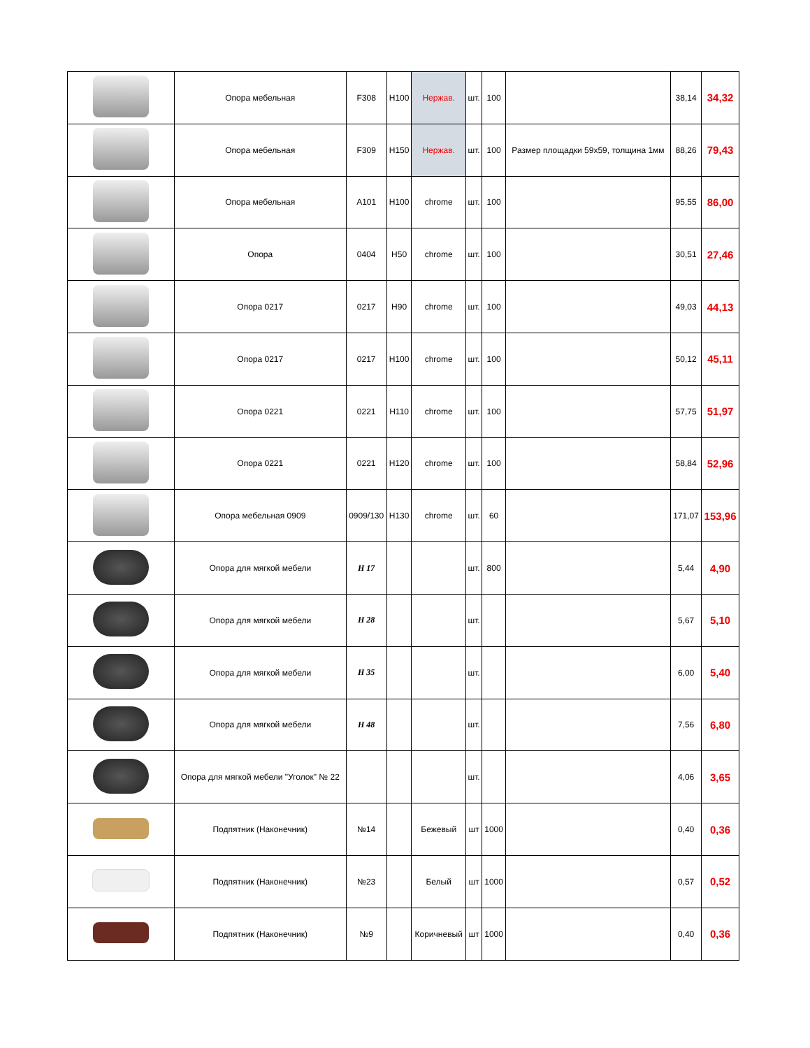| | Опора мебельная | F308 | H100 | Нержав. | шт. | 100 | | 38,14 | 34,32 |
| | Опора мебельная | F309 | H150 | Нержав. | шт. | 100 | Размер площадки 59x59, толщина 1мм | 88,26 | 79,43 |
| | Опора мебельная | A101 | H100 | chrome | шт. | 100 | | 95,55 | 86,00 |
| | Опора | 0404 | H50 | chrome | шт. | 100 | | 30,51 | 27,46 |
| | Опора 0217 | 0217 | H90 | chrome | шт. | 100 | | 49,03 | 44,13 |
| | Опора 0217 | 0217 | H100 | chrome | шт. | 100 | | 50,12 | 45,11 |
| | Опора 0221 | 0221 | H110 | chrome | шт. | 100 | | 57,75 | 51,97 |
| | Опора 0221 | 0221 | H120 | chrome | шт. | 100 | | 58,84 | 52,96 |
| | Опора мебельная 0909 | 0909/130 | H130 | chrome | шт. | 60 | | 171,07 | 153,96 |
| | Опора для мягкой мебели | H 17 | | | шт. | 800 | | 5,44 | 4,90 |
| | Опора для мягкой мебели | H 28 | | | шт. | | | 5,67 | 5,10 |
| | Опора для мягкой мебели | H 35 | | | шт. | | | 6,00 | 5,40 |
| | Опора для мягкой мебели | H 48 | | | шт. | | | 7,56 | 6,80 |
| | Опора для мягкой мебели "Уголок" № 22 | | | | шт. | | | 4,06 | 3,65 |
| | Подпятник (Наконечник) | №14 | | Бежевый | шт | 1000 | | 0,40 | 0,36 |
| | Подпятник (Наконечник) | №23 | | Белый | шт | 1000 | | 0,57 | 0,52 |
| | Подпятник (Наконечник) | №9 | | Коричневый | шт | 1000 | | 0,40 | 0,36 |